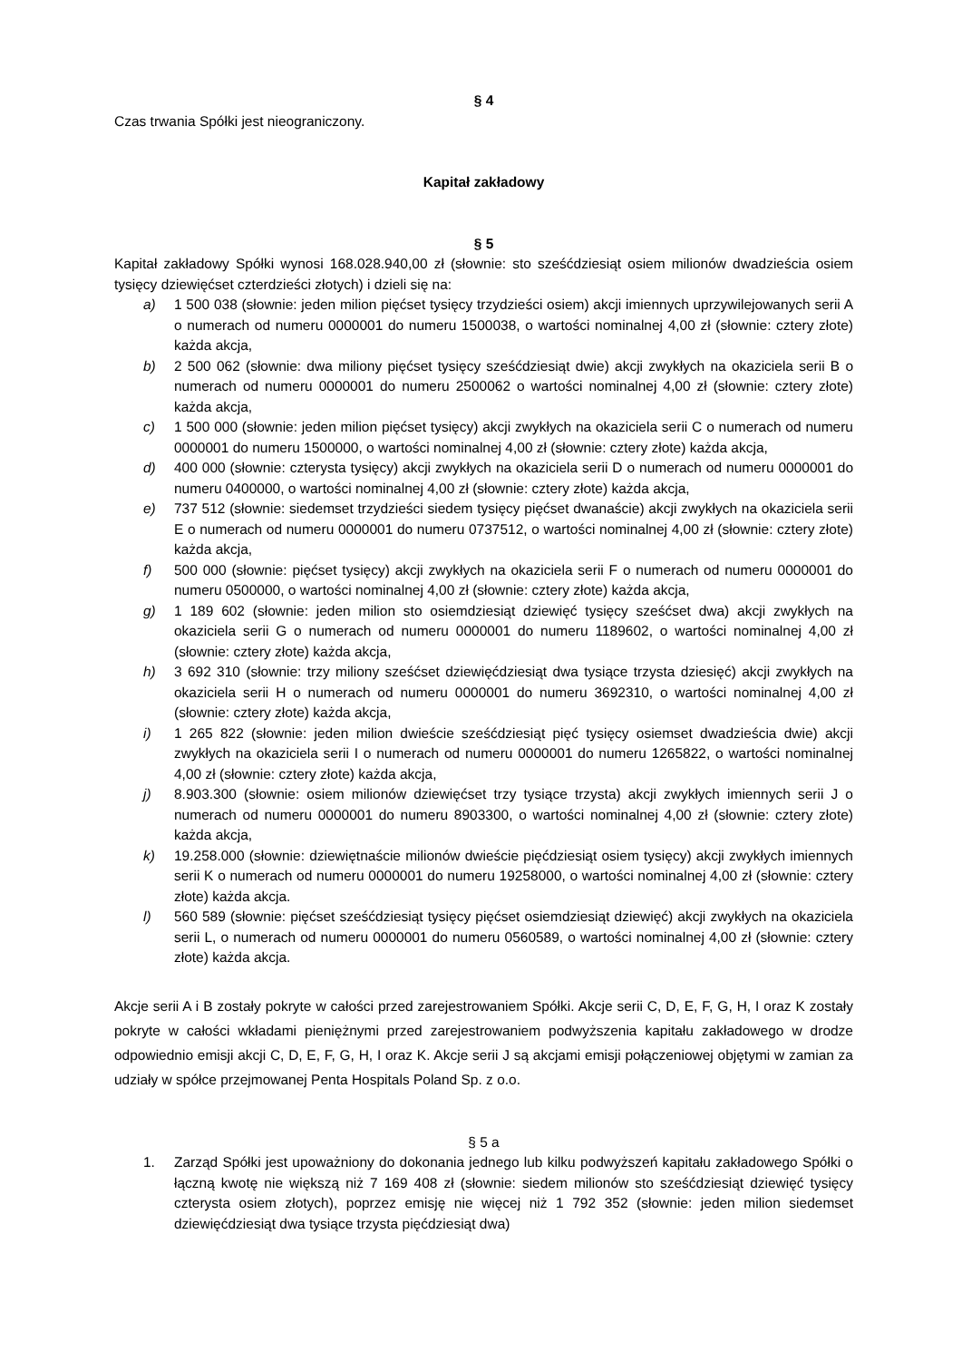§ 4
Czas trwania Spółki jest nieograniczony.
Kapitał zakładowy
§ 5
Kapitał zakładowy Spółki wynosi 168.028.940,00 zł (słownie: sto sześćdziesiąt osiem milionów dwadzieścia osiem tysięcy dziewięćset czterdzieści złotych) i dzieli się na:
a) 1 500 038 (słownie: jeden milion pięćset tysięcy trzydzieści osiem) akcji imiennych uprzywilejowanych serii A o numerach od numeru 0000001 do numeru 1500038, o wartości nominalnej 4,00 zł (słownie: cztery złote) każda akcja,
b) 2 500 062 (słownie: dwa miliony pięćset tysięcy sześćdziesiąt dwie) akcji zwykłych na okaziciela serii B o numerach od numeru 0000001 do numeru 2500062 o wartości nominalnej 4,00 zł (słownie: cztery złote) każda akcja,
c) 1 500 000 (słownie: jeden milion pięćset tysięcy) akcji zwykłych na okaziciela serii C o numerach od numeru 0000001 do numeru 1500000, o wartości nominalnej 4,00 zł (słownie: cztery złote) każda akcja,
d) 400 000 (słownie: czterysta tysięcy) akcji zwykłych na okaziciela serii D o numerach od numeru 0000001 do numeru 0400000, o wartości nominalnej 4,00 zł (słownie: cztery złote) każda akcja,
e) 737 512 (słownie: siedemset trzydzieści siedem tysięcy pięćset dwanaście) akcji zwykłych na okaziciela serii E o numerach od numeru 0000001 do numeru 0737512, o wartości nominalnej 4,00 zł (słownie: cztery złote) każda akcja,
f) 500 000 (słownie: pięćset tysięcy) akcji zwykłych na okaziciela serii F o numerach od numeru 0000001 do numeru 0500000, o wartości nominalnej 4,00 zł (słownie: cztery złote) każda akcja,
g) 1 189 602 (słownie: jeden milion sto osiemdziesiąt dziewięć tysięcy sześćset dwa) akcji zwykłych na okaziciela serii G o numerach od numeru 0000001 do numeru 1189602, o wartości nominalnej 4,00 zł (słownie: cztery złote) każda akcja,
h) 3 692 310 (słownie: trzy miliony sześćset dziewięćdziesiąt dwa tysiące trzysta dziesięć) akcji zwykłych na okaziciela serii H o numerach od numeru 0000001 do numeru 3692310, o wartości nominalnej 4,00 zł (słownie: cztery złote) każda akcja,
i) 1 265 822 (słownie: jeden milion dwieście sześćdziesiąt pięć tysięcy osiemset dwadzieścia dwie) akcji zwykłych na okaziciela serii I o numerach od numeru 0000001 do numeru 1265822, o wartości nominalnej 4,00 zł (słownie: cztery złote) każda akcja,
j) 8.903.300 (słownie: osiem milionów dziewięćset trzy tysiące trzysta) akcji zwykłych imiennych serii J o numerach od numeru 0000001 do numeru 8903300, o wartości nominalnej 4,00 zł (słownie: cztery złote) każda akcja,
k) 19.258.000 (słownie: dziewiętnaście milionów dwieście pięćdziesiąt osiem tysięcy) akcji zwykłych imiennych serii K o numerach od numeru 0000001 do numeru 19258000, o wartości nominalnej 4,00 zł (słownie: cztery złote) każda akcja.
l) 560 589 (słownie: pięćset sześćdziesiąt tysięcy pięćset osiemdziesiąt dziewięć) akcji zwykłych na okaziciela serii L, o numerach od numeru 0000001 do numeru 0560589, o wartości nominalnej 4,00 zł (słownie: cztery złote) każda akcja.
Akcje serii A i B zostały pokryte w całości przed zarejestrowaniem Spółki. Akcje serii C, D, E, F, G, H, I oraz K zostały pokryte w całości wkładami pieniężnymi przed zarejestrowaniem podwyższenia kapitału zakładowego w drodze odpowiednio emisji akcji C, D, E, F, G, H, I oraz K. Akcje serii J są akcjami emisji połączeniowej objętymi w zamian za udziały w spółce przejmowanej Penta Hospitals Poland Sp. z o.o.
§ 5 a
1. Zarząd Spółki jest upoważniony do dokonania jednego lub kilku podwyższeń kapitału zakładowego Spółki o łączną kwotę nie większą niż 7 169 408 zł (słownie: siedem milionów sto sześćdziesiąt dziewięć tysięcy czterysta osiem złotych), poprzez emisję nie więcej niż 1 792 352 (słownie: jeden milion siedemset dziewięćdziesiąt dwa tysiące trzysta pięćdziesiąt dwa)